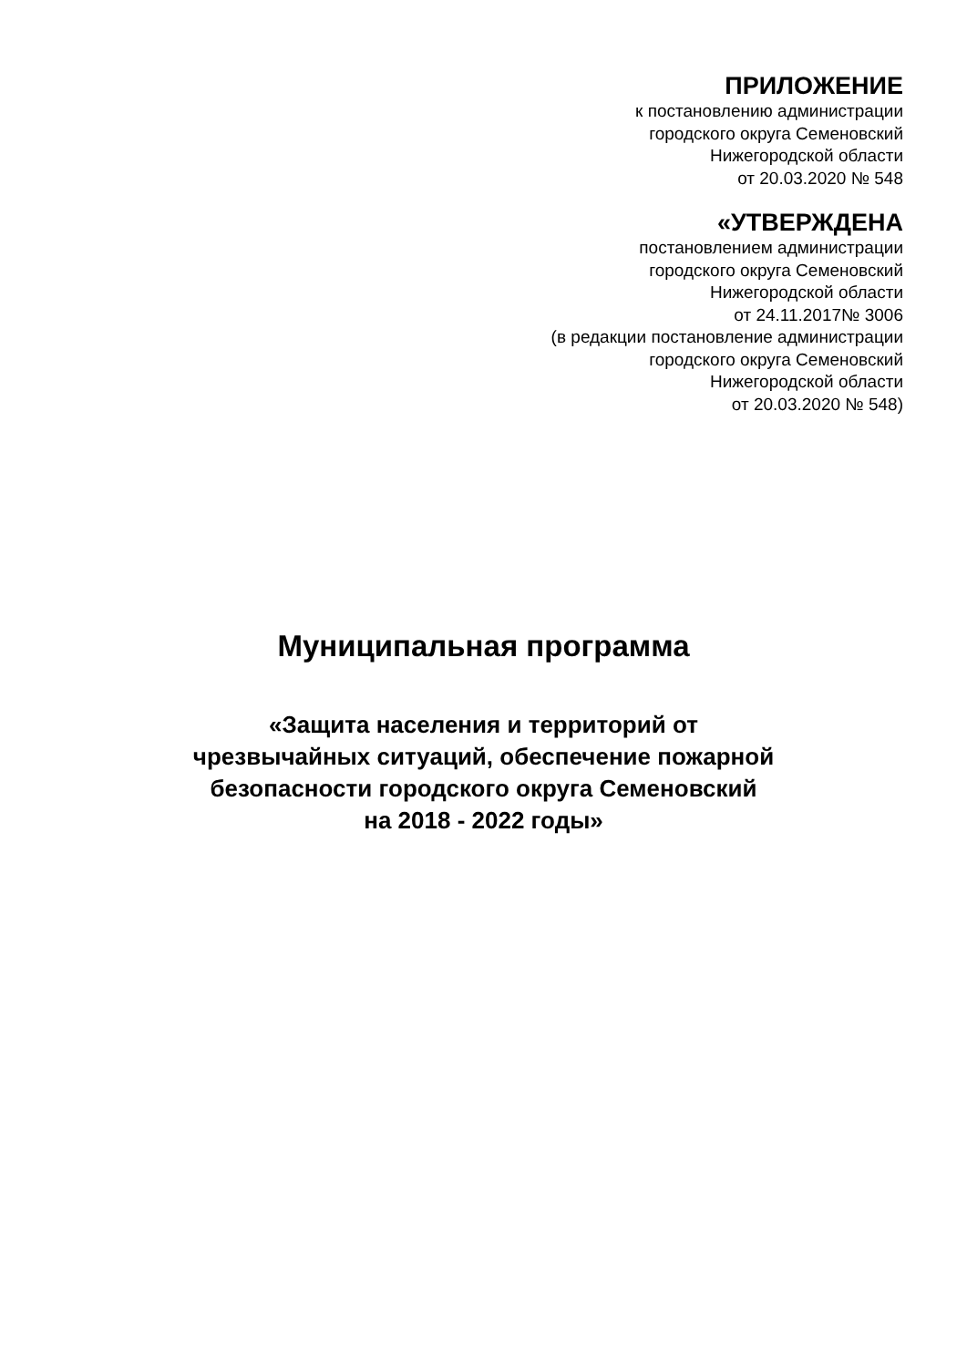ПРИЛОЖЕНИЕ
к постановлению администрации
городского округа Семеновский
Нижегородской области
от 20.03.2020 № 548
«УТВЕРЖДЕНА
постановлением администрации
городского округа Семеновский
Нижегородской области
от 24.11.2017№ 3006
(в редакции постановление администрации
городского округа Семеновский
Нижегородской области
от 20.03.2020 № 548)
Муниципальная программа
«Защита населения и территорий от
чрезвычайных ситуаций, обеспечение пожарной
безопасности городского округа Семеновский
на 2018 - 2022 годы»